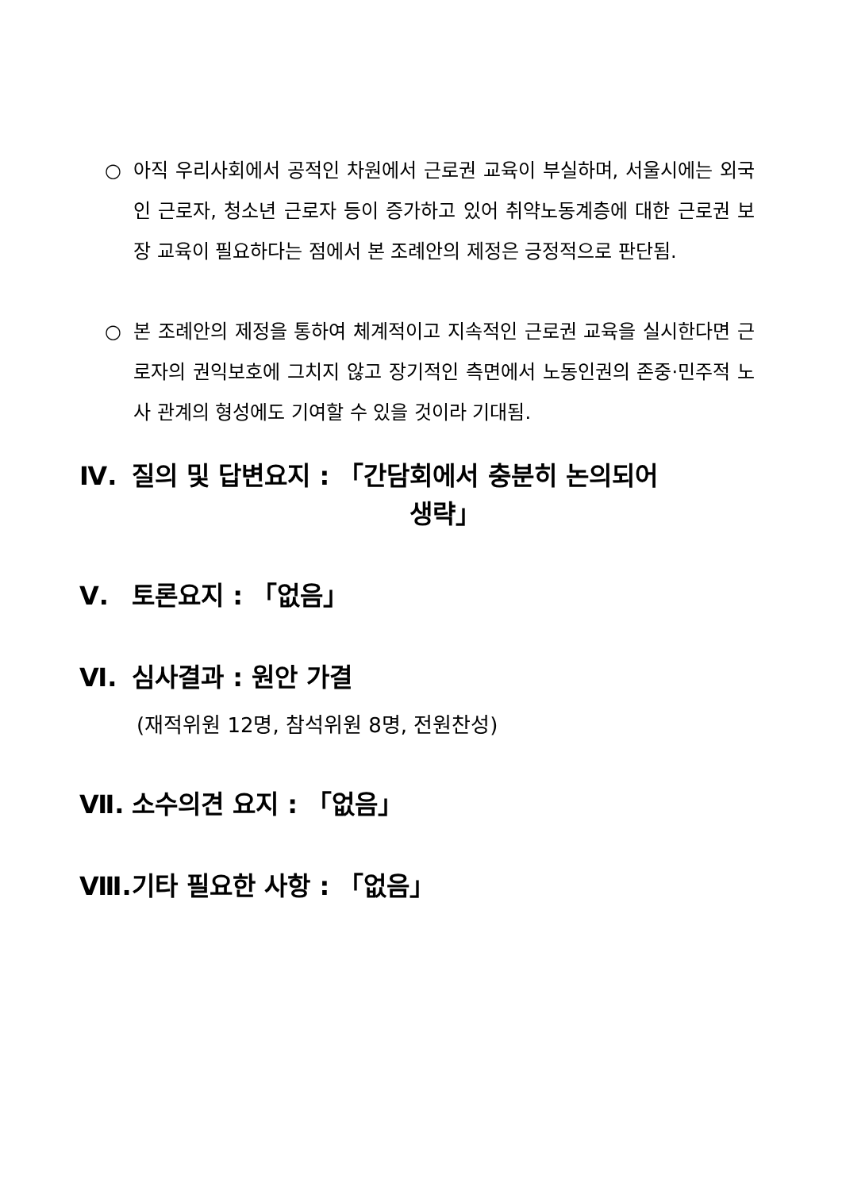○ 아직 우리사회에서 공적인 차원에서 근로권 교육이 부실하며, 서울시에는 외국인 근로자, 청소년 근로자 등이 증가하고 있어 취약노동계층에 대한 근로권 보장 교육이 필요하다는 점에서 본 조례안의 제정은 긍정적으로 판단됨.
○ 본 조례안의 제정을 통하여 체계적이고 지속적인 근로권 교육을 실시한다면 근로자의 권익보호에 그치지 않고 장기적인 측면에서 노동인권의 존중·민주적 노사 관계의 형성에도 기여할 수 있을 것이라 기대됨.
Ⅳ. 질의 및 답변요지 : 「간담회에서 충분히 논의되어
생략」
Ⅴ. 토론요지 : 「없음」
Ⅵ. 심사결과 : 원안 가결
(재적위원 12명, 참석위원 8명, 전원찬성)
Ⅶ. 소수의견 요지 : 「없음」
Ⅷ. 기타 필요한 사항 : 「없음」